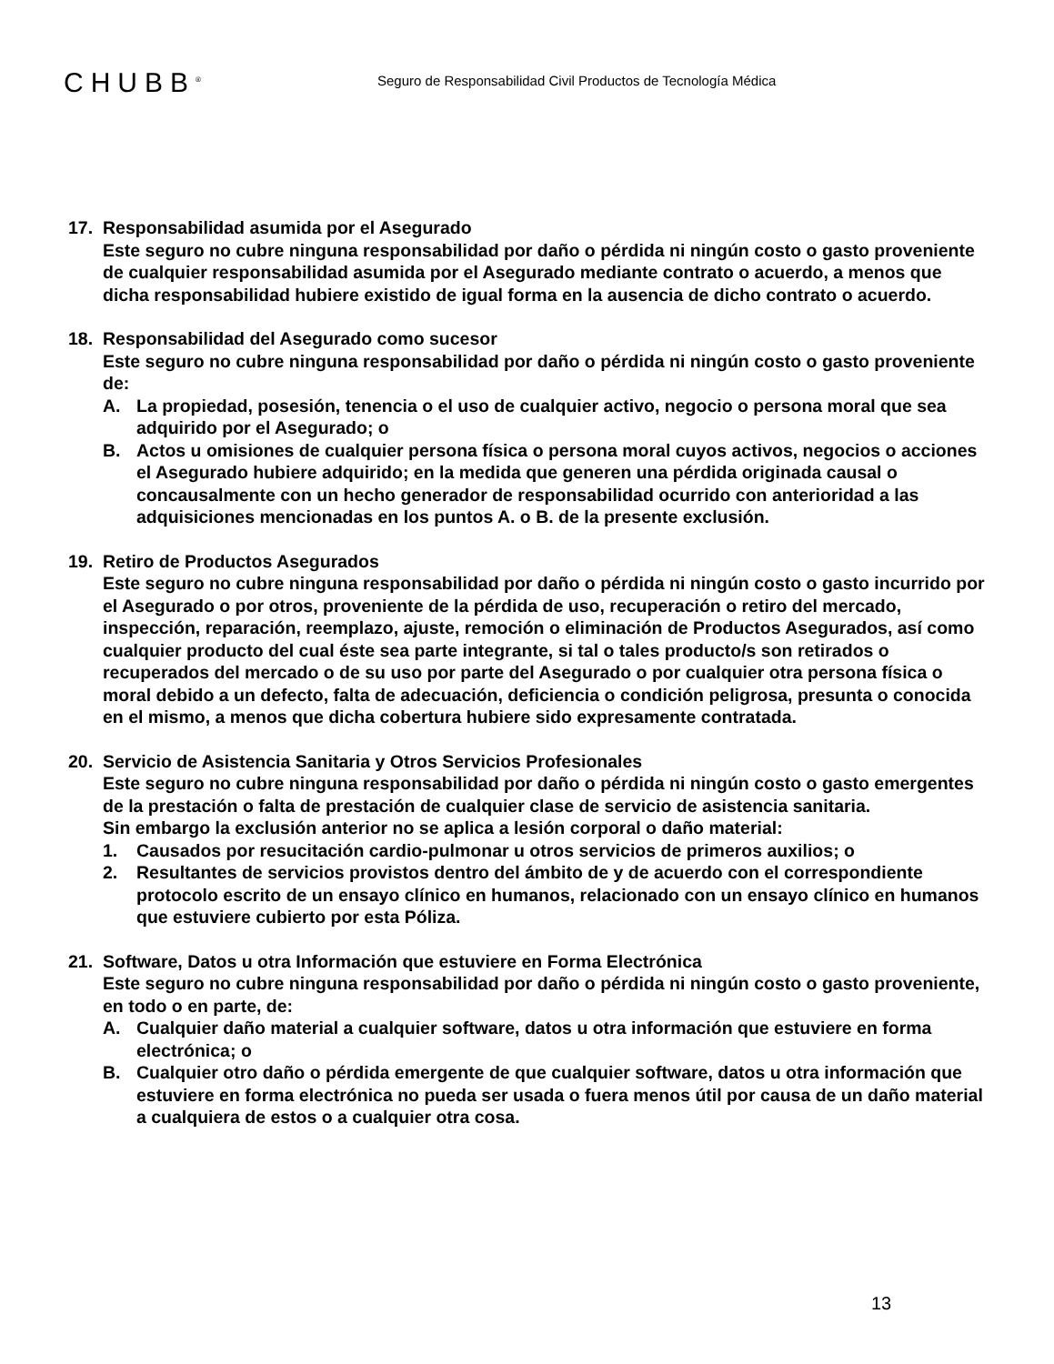CHUBB<sup>®</sup>
Seguro de Responsabilidad Civil Productos de Tecnología Médica
17. Responsabilidad asumida por el Asegurado
Este seguro no cubre ninguna responsabilidad por daño o pérdida ni ningún costo o gasto proveniente de cualquier responsabilidad asumida por el Asegurado mediante contrato o acuerdo, a menos que dicha responsabilidad hubiere existido de igual forma en la ausencia de dicho contrato o acuerdo.
18. Responsabilidad del Asegurado como sucesor
Este seguro no cubre ninguna responsabilidad por daño o pérdida ni ningún costo o gasto proveniente de:
A. La propiedad, posesión, tenencia o el uso de cualquier activo, negocio o persona moral que sea adquirido por el Asegurado; o
B. Actos u omisiones de cualquier persona física o persona moral cuyos activos, negocios o acciones el Asegurado hubiere adquirido; en la medida que generen una pérdida originada causal o concausalmente con un hecho generador de responsabilidad ocurrido con anterioridad a las adquisiciones mencionadas en los puntos A. o B. de la presente exclusión.
19. Retiro de Productos Asegurados
Este seguro no cubre ninguna responsabilidad por daño o pérdida ni ningún costo o gasto incurrido por el Asegurado o por otros, proveniente de la pérdida de uso, recuperación o retiro del mercado, inspección, reparación, reemplazo, ajuste, remoción o eliminación de Productos Asegurados, así como cualquier producto del cual éste sea parte integrante, si tal o tales producto/s son retirados o recuperados del mercado o de su uso por parte del Asegurado o por cualquier otra persona física o moral debido a un defecto, falta de adecuación, deficiencia o condición peligrosa, presunta o conocida en el mismo, a menos que dicha cobertura hubiere sido expresamente contratada.
20. Servicio de Asistencia Sanitaria y Otros Servicios Profesionales
Este seguro no cubre ninguna responsabilidad por daño o pérdida ni ningún costo o gasto emergentes de la prestación o falta de prestación de cualquier clase de servicio de asistencia sanitaria.
Sin embargo la exclusión anterior no se aplica a lesión corporal o daño material:
1. Causados por resucitación cardio-pulmonar u otros servicios de primeros auxilios; o
2. Resultantes de servicios provistos dentro del ámbito de y de acuerdo con el correspondiente protocolo escrito de un ensayo clínico en humanos, relacionado con un ensayo clínico en humanos que estuviere cubierto por esta Póliza.
21. Software, Datos u otra Información que estuviere en Forma Electrónica
Este seguro no cubre ninguna responsabilidad por daño o pérdida ni ningún costo o gasto proveniente, en todo o en parte, de:
A. Cualquier daño material a cualquier software, datos u otra información que estuviere en forma electrónica; o
B. Cualquier otro daño o pérdida emergente de que cualquier software, datos u otra información que estuviere en forma electrónica no pueda ser usada o fuera menos útil por causa de un daño material a cualquiera de estos o a cualquier otra cosa.
13